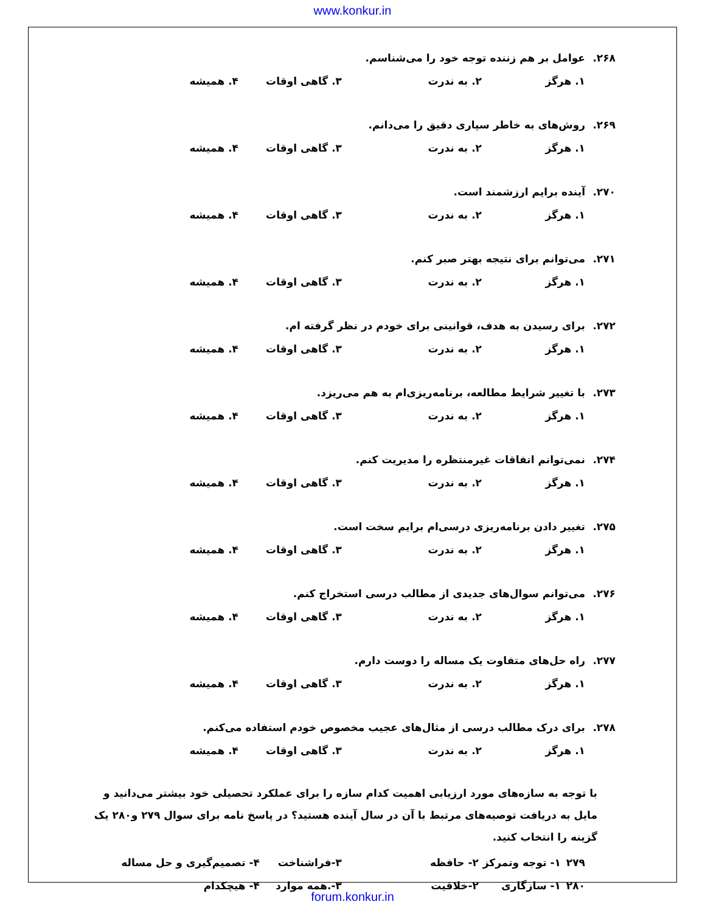www.konkur.in
۲۶۸. عوامل بر هم زننده توجه خود را می‌شناسم.
۱. هرگز ۲. به ندرت ۳. گاهی اوقات ۴. همیشه
۲۶۹. روش‌های به خاطر سپاری دقیق را می‌دانم.
۱. هرگز ۲. به ندرت ۳. گاهی اوقات ۴. همیشه
۲۷۰. آینده برایم ارزشمند است.
۱. هرگز ۲. به ندرت ۳. گاهی اوقات ۴. همیشه
۲۷۱. می‌توانم برای نتیجه بهتر صبر کنم.
۱. هرگز ۲. به ندرت ۳. گاهی اوقات ۴. همیشه
۲۷۲. برای رسیدن به هدف، قوانینی برای خودم در نظر گرفته ام.
۱. هرگز ۲. به ندرت ۳. گاهی اوقات ۴. همیشه
۲۷۳. با تغییر شرایط مطالعه، برنامه‌ریزی‌ام به هم می‌ریزد.
۱. هرگز ۲. به ندرت ۳. گاهی اوقات ۴. همیشه
۲۷۴. نمی‌توانم اتفاقات غیرمنتظره را مدیریت کنم.
۱. هرگز ۲. به ندرت ۳. گاهی اوقات ۴. همیشه
۲۷۵. تغییر دادن برنامه‌ریزی درسی‌ام برایم سخت است.
۱. هرگز ۲. به ندرت ۳. گاهی اوقات ۴. همیشه
۲۷۶. می‌توانم سوال‌های جدیدی از مطالب درسی استخراج کنم.
۱. هرگز ۲. به ندرت ۳. گاهی اوقات ۴. همیشه
۲۷۷. راه حل‌های متفاوت یک مساله را دوست دارم.
۱. هرگز ۲. به ندرت ۳. گاهی اوقات ۴. همیشه
۲۷۸. برای درک مطالب درسی از مثال‌های عجیب مخصوص خودم استفاده می‌کنم.
۱. هرگز ۲. به ندرت ۳. گاهی اوقات ۴. همیشه
با توجه به سازه‌های مورد ارزیابی اهمیت کدام سازه را برای عملکرد تحصیلی خود بیشتر می‌دانید و مایل به دریافت توصیه‌های مرتبط با آن در سال آینده هستید؟ در پاسخ نامه برای سوال ۲۷۹ و۲۸۰ یک گزینه را انتخاب کنید.
۲۷۹ ۱- توجه وتمرکز ۲- حافظه ۳-فراشناخت ۴- تصمیم‌گیری و حل مساله
۲۸۰ ۱- سازگاری ۲-خلاقیت ۳-.همه موارد ۴- هیچکدام
forum.konkur.in